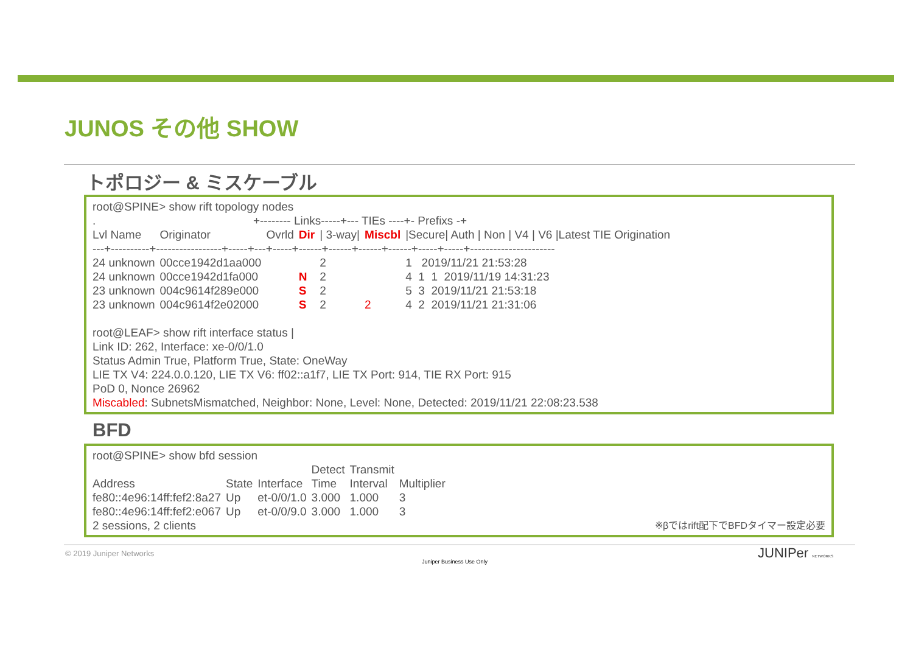JUNOS その他 SHOW
トポロジー & ミスケーブル
root@SPINE> show rift topology nodes
. +-------- Links-----+--- TIEs ----+- Prefixs -+
| Lvl Name | Originator | Ovrld | Dir | / 3-way/ | Miscbl | /Secure/ Auth / Non / V4 / V6 /Latest TIE Origination |
| --- | --- | --- | --- | --- | --- | --- |
| ---+----------+-----------------+-----+---+-----+------+------+------+------+-----+-----+---------------------- | | | | | | |
| 24 unknown | 00cce1942d1aa000 | | | 2 | | 1 2019/11/21 21:53:28 |
| 24 unknown | 00cce1942d1fa000 | | N | 2 | | 4 1 1 2019/11/19 14:31:23 |
| 23 unknown | 004c9614f289e000 | | S | 2 | | 5 3 2019/11/21 21:53:18 |
| 23 unknown | 004c9614f2e02000 | | S | 2 | 2 | 4 2 2019/11/21 21:31:06 |
root@LEAF> show rift interface status |
Link ID: 262, Interface: xe-0/0/1.0
Status Admin True, Platform True, State: OneWay
LIE TX V4: 224.0.0.120, LIE TX V6: ff02::a1f7, LIE TX Port: 914, TIE RX Port: 915
PoD 0, Nonce 26962
Miscabled: SubnetsMismatched, Neighbor: None, Level: None, Detected: 2019/11/21 22:08:23.538
BFD
root@SPINE> show bfd session
| | | | Detect | Transmit | |
| --- | --- | --- | --- | --- | --- |
| Address | State | Interface | Time | Interval | Multiplier |
| fe80::4e96:14ff:fef2:8a27 | Up | et-0/0/1.0 | 3.000 | 1.000 | 3 |
| fe80::4e96:14ff:fef2:e067 | Up | et-0/0/9.0 | 3.000 | 1.000 | 3 |
2 sessions, 2 clients ※βではrift配下でBFDタイマー設定必要
© 2019 Juniper Networks
Juniper Business Use Only
JUNIPer NETWORKS